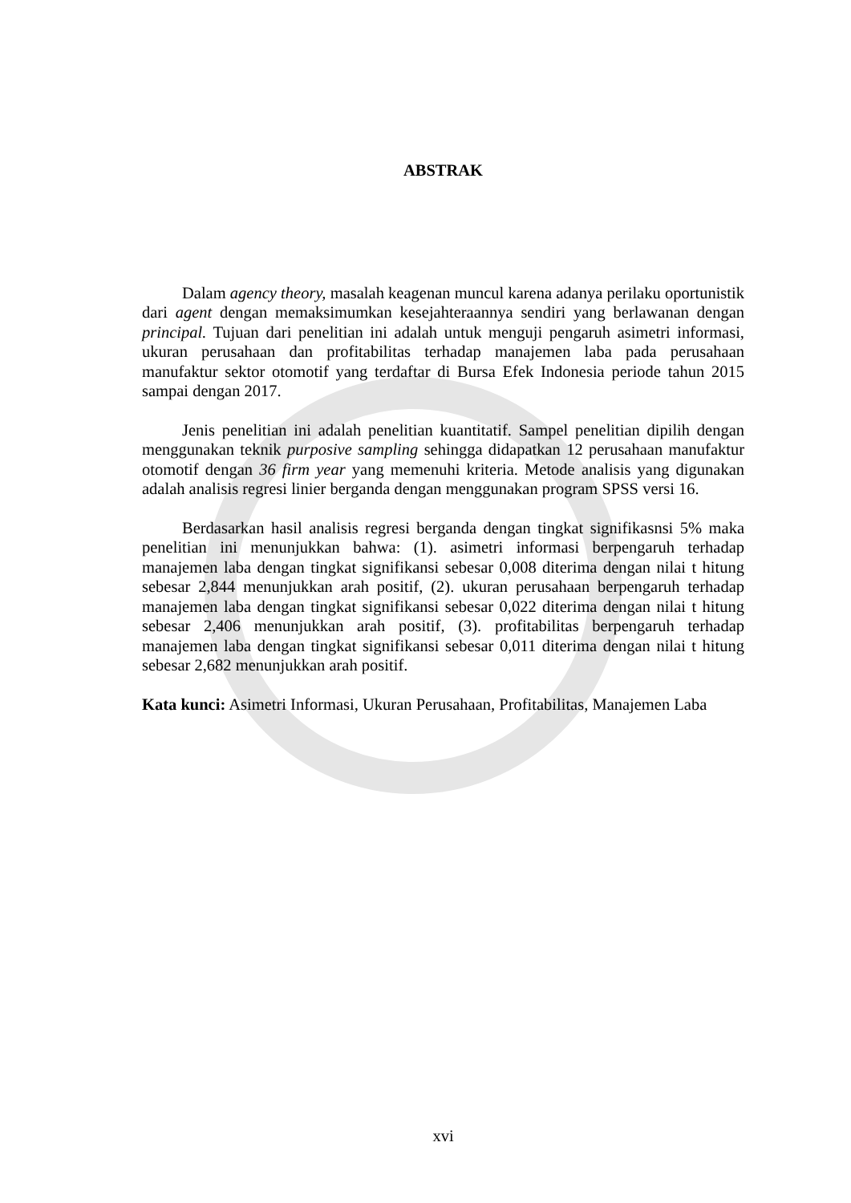ABSTRAK
Dalam agency theory, masalah keagenan muncul karena adanya perilaku oportunistik dari agent dengan memaksimumkan kesejahteraannya sendiri yang berlawanan dengan principal. Tujuan dari penelitian ini adalah untuk menguji pengaruh asimetri informasi, ukuran perusahaan dan profitabilitas terhadap manajemen laba pada perusahaan manufaktur sektor otomotif yang terdaftar di Bursa Efek Indonesia periode tahun 2015 sampai dengan 2017.
Jenis penelitian ini adalah penelitian kuantitatif. Sampel penelitian dipilih dengan menggunakan teknik purposive sampling sehingga didapatkan 12 perusahaan manufaktur otomotif dengan 36 firm year yang memenuhi kriteria. Metode analisis yang digunakan adalah analisis regresi linier berganda dengan menggunakan program SPSS versi 16.
Berdasarkan hasil analisis regresi berganda dengan tingkat signifikasnsi 5% maka penelitian ini menunjukkan bahwa: (1). asimetri informasi berpengaruh terhadap manajemen laba dengan tingkat signifikansi sebesar 0,008 diterima dengan nilai t hitung sebesar 2,844 menunjukkan arah positif, (2). ukuran perusahaan berpengaruh terhadap manajemen laba dengan tingkat signifikansi sebesar 0,022 diterima dengan nilai t hitung sebesar 2,406 menunjukkan arah positif, (3). profitabilitas berpengaruh terhadap manajemen laba dengan tingkat signifikansi sebesar 0,011 diterima dengan nilai t hitung sebesar 2,682 menunjukkan arah positif.
Kata kunci: Asimetri Informasi, Ukuran Perusahaan, Profitabilitas, Manajemen Laba
xvi